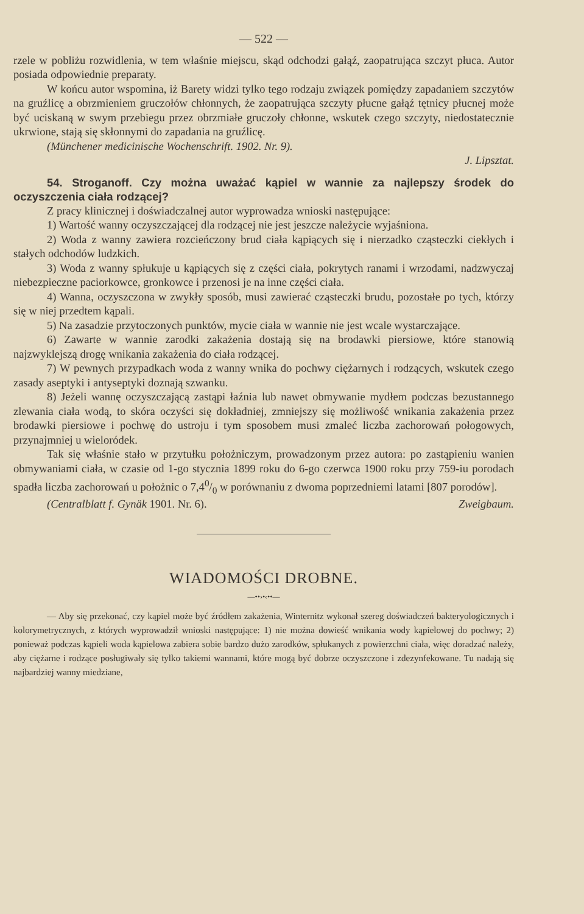— 522 —
rzele w pobliżu rozwidlenia, w tem właśnie miejscu, skąd odchodzi gałąź, zaopatrująca szczyt płuca. Autor posiada odpowiednie preparaty.
W końcu autor wspomina, iż Barety widzi tylko tego rodzaju związek pomiędzy zapadaniem szczytów na gruźlicę a obrzmieniem gruczołów chłonnych, że zaopatrująca szczyty płucne gałąź tętnicy płucnej może być uciskaną w swym przebiegu przez obrzmiałe gruczoły chłonne, wskutek czego szczyty, niedostatecznie ukrwione, stają się skłonnymi do zapadania na gruźlicę.
(Münchener medicinische Wochenschrift. 1902. Nr. 9).
J. Lipsztat.
54. Stroganoff. Czy można uważać kąpiel w wannie za najlepszy środek do oczyszczenia ciała rodzącej?
Z pracy klinicznej i doświadczalnej autor wyprowadza wnioski następujące:
1) Wartość wanny oczyszczającej dla rodzącej nie jest jeszcze należycie wyjaśniona.
2) Woda z wanny zawiera rozcieńczony brud ciała kąpiących się i nierzadko cząsteczki ciekłych i stałych odchodów ludzkich.
3) Woda z wanny spłukuje u kąpiących się z części ciała, pokrytych ranami i wrzodami, nadzwyczaj niebezpieczne paciorkowce, gronkowce i przenosi je na inne części ciała.
4) Wanna, oczyszczona w zwykły sposób, musi zawierać cząsteczki brudu, pozostałe po tych, którzy się w niej przedtem kąpali.
5) Na zasadzie przytoczonych punktów, mycie ciała w wannie nie jest wcale wystarczające.
6) Zawarte w wannie zarodki zakażenia dostają się na brodawki piersiowe, które stanowią najzwyklejszą drogę wnikania zakażenia do ciała rodzącej.
7) W pewnych przypadkach woda z wanny wnika do pochwy ciężarnych i rodzących, wskutek czego zasady aseptyki i antyseptyki doznają szwanku.
8) Jeżeli wannę oczyszczającą zastąpi łaźnia lub nawet obmywanie mydłem podczas bezustannego zlewania ciała wodą, to skóra oczyści się dokładniej, zmniejszy się możliwość wnikania zakażenia przez brodawki piersiowe i pochwę do ustroju i tym sposobem musi zmaleć liczba zachorowań połogowych, przynajmniej u wieloródek.
Tak się właśnie stało w przytułku położniczym, prowadzonym przez autora: po zastąpieniu wanien obmywaniami ciała, w czasie od 1-go stycznia 1899 roku do 6-go czerwca 1900 roku przy 759-iu porodach spadła liczba zachorowań u położnic o 7,40/0 w porównaniu z dwoma poprzedniemi latami [807 porodów].
(Centralblatt f. Gynäk 1901. Nr. 6). Zweigbaum.
WIADOMOŚCI DROBNE.
—••›•‹••—
— Aby się przekonać, czy kąpiel może być źródłem zakażenia, Winternitz wykonał szereg doświadczeń bakteryologicznych i kolorymetrycznych, z których wyprowadził wnioski następujące: 1) nie można dowieść wnikania wody kąpielowej do pochwy; 2) ponieważ podczas kąpieli woda kąpielowa zabiera sobie bardzo dużo zarodków, spłukanych z powierzchni ciała, więc doradzać należy, aby ciężarne i rodzące posługiwały się tylko takiemi wannami, które mogą być dobrze oczyszczone i zdezynfekowane. Tu nadają się najbardziej wanny miedziane,